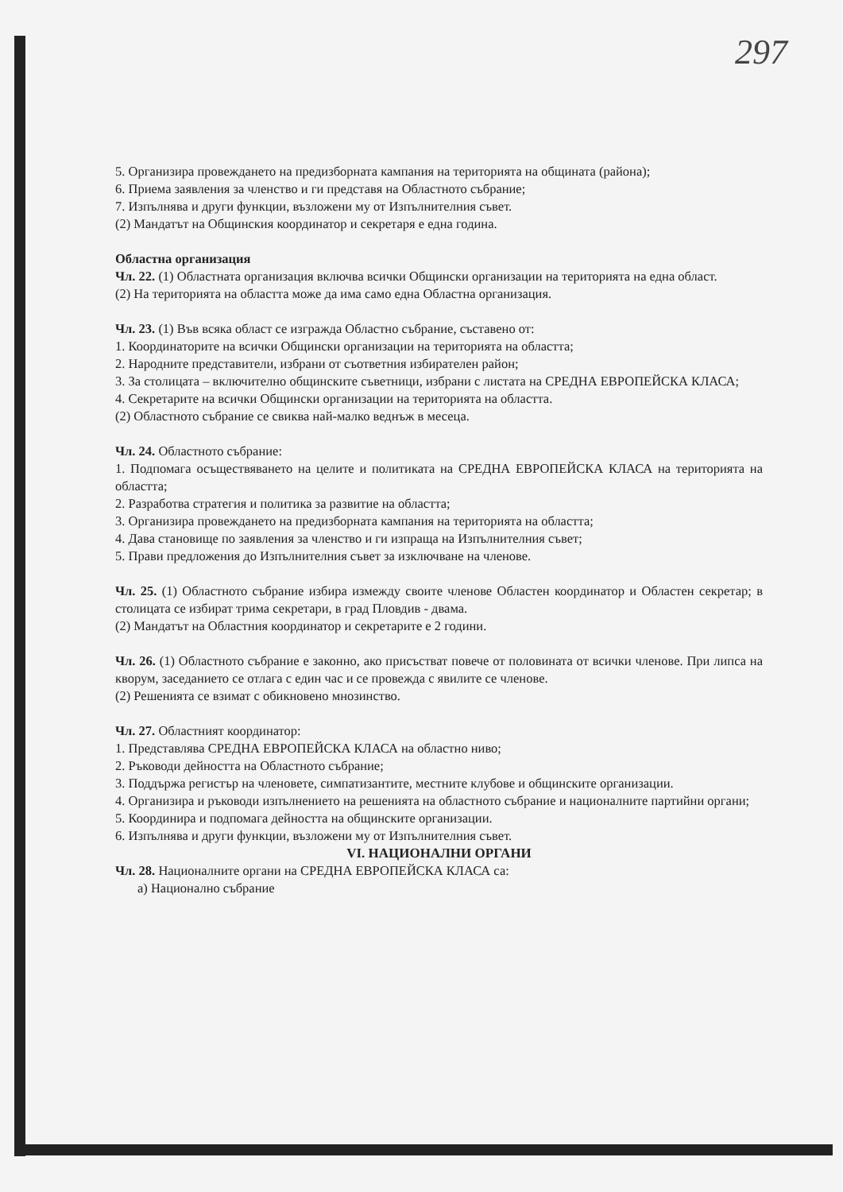297
5. Организира провеждането на предизборната кампания на територията на общината (района);
6. Приема заявления за членство и ги представя на Областното събрание;
7. Изпълнява и други функции, възложени му от Изпълнителния съвет.
(2) Мандатът на Общинския координатор и секретаря е една година.
Областна организация
Чл. 22. (1) Областната организация включва всички Общински организации на територията на една област.
(2) На територията на областта може да има само една Областна организация.
Чл. 23. (1) Във всяка област се изгражда Областно събрание, съставено от:
1. Координаторите на всички Общински организации на територията на областта;
2. Народните представители, избрани от съответния избирателен район;
3. За столицата – включително общинските съветници, избрани с листата на СРЕДНА ЕВРОПЕЙСКА КЛАСА;
4. Секретарите на всички Общински организации на територията на областта.
(2) Областното събрание се свиква най-малко веднъж в месеца.
Чл. 24. Областното събрание:
1. Подпомага осъществяването на целите и политиката на СРЕДНА ЕВРОПЕЙСКА КЛАСА на територията на областта;
2. Разработва стратегия и политика за развитие на областта;
3. Организира провеждането на предизборната кампания на територията на областта;
4. Дава становище по заявления за членство и ги изпраща на Изпълнителния съвет;
5. Прави предложения до Изпълнителния съвет за изключване на членове.
Чл. 25. (1) Областното събрание избира измежду своите членове Областен координатор и Областен секретар; в столицата се избират трима секретари, в град Пловдив - двама.
(2) Мандатът на Областния координатор и секретарите е 2 години.
Чл. 26. (1) Областното събрание е законно, ако присъстват повече от половината от всички членове. При липса на кворум, заседанието се отлага с един час и се провежда с явилите се членове.
(2) Решенията се взимат с обикновено мнозинство.
Чл. 27. Областният координатор:
1. Представлява СРЕДНА ЕВРОПЕЙСКА КЛАСА на областно ниво;
2. Ръководи дейността на Областното събрание;
3. Поддържа регистър на членовете, симпатизантите, местните клубове и общинските организации.
4. Организира и ръководи изпълнението на решенията на областното събрание и националните партийни органи;
5. Координира и подпомага дейността на общинските организации.
6. Изпълнява и други функции, възложени му от Изпълнителния съвет.
VI. НАЦИОНАЛНИ ОРГАНИ
Чл. 28. Националните органи на СРЕДНА ЕВРОПЕЙСКА КЛАСА са:
а) Национално събрание